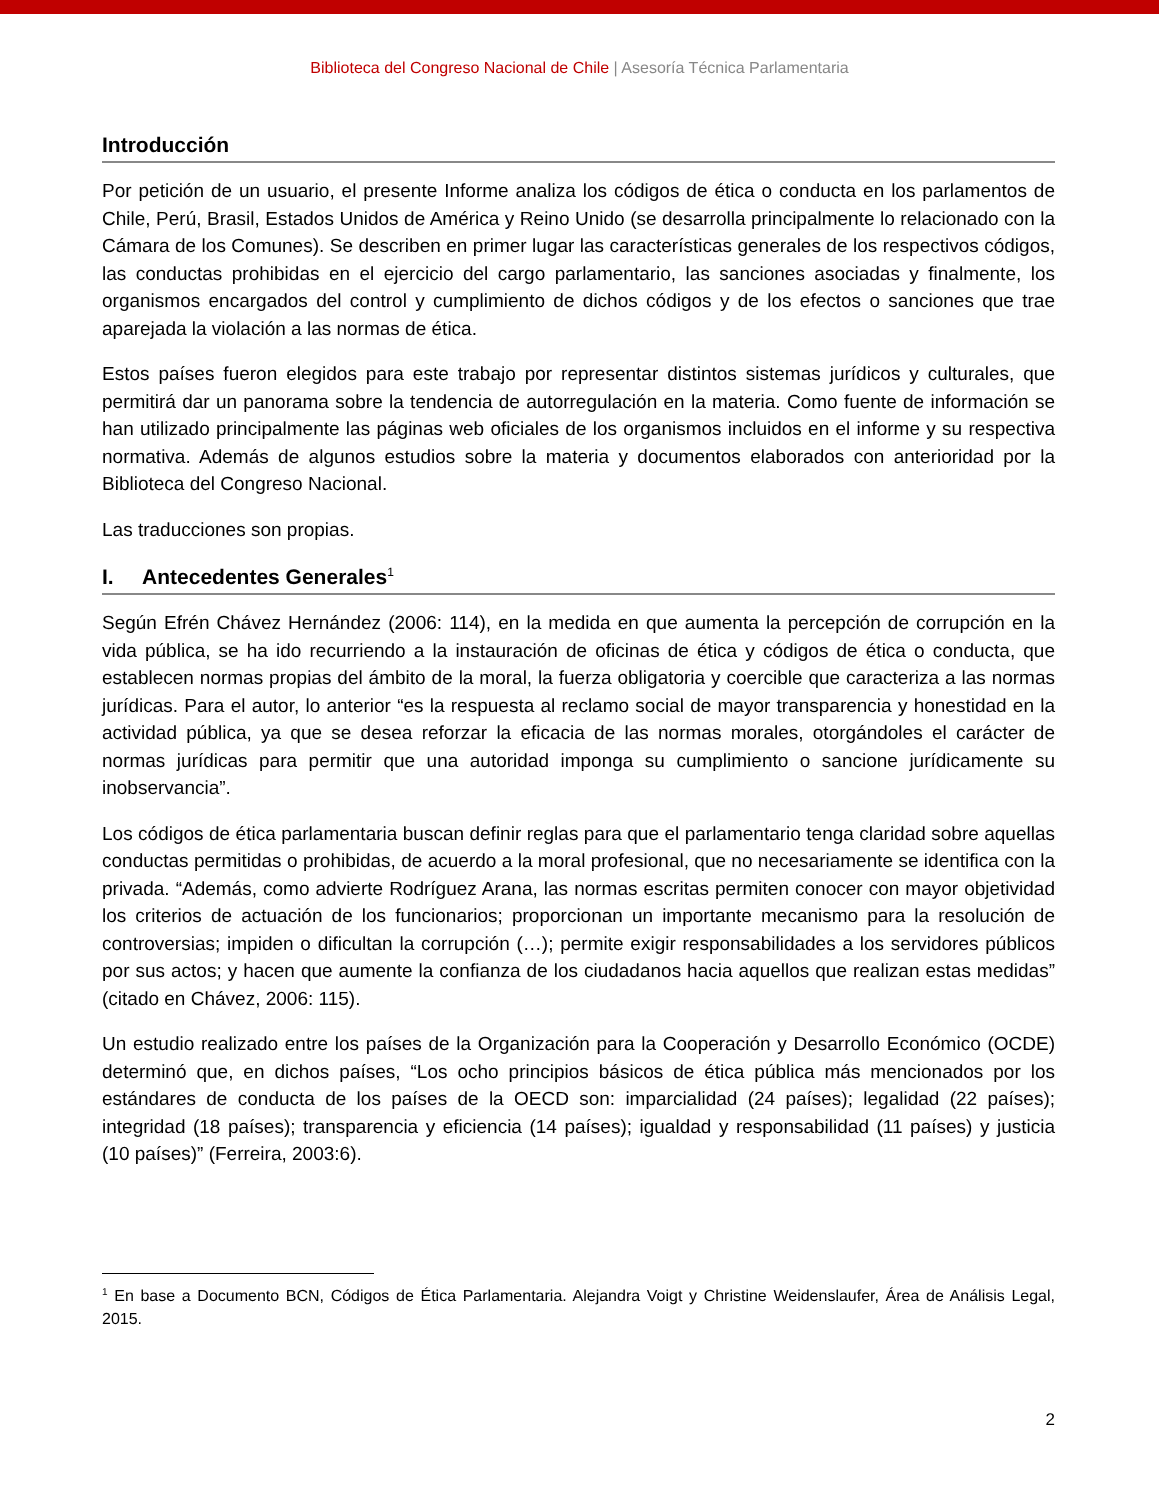Biblioteca del Congreso Nacional de Chile | Asesoría Técnica Parlamentaria
Introducción
Por petición de un usuario, el presente Informe analiza los códigos de ética o conducta en los parlamentos de Chile, Perú, Brasil, Estados Unidos de América y Reino Unido (se desarrolla principalmente lo relacionado con la Cámara de los Comunes). Se describen en primer lugar las características generales de los respectivos códigos, las conductas prohibidas en el ejercicio del cargo parlamentario, las sanciones asociadas y finalmente, los organismos encargados del control y cumplimiento de dichos códigos y de los efectos o sanciones que trae aparejada la violación a las normas de ética.
Estos países fueron elegidos para este trabajo por representar distintos sistemas jurídicos y culturales, que permitirá dar un panorama sobre la tendencia de autorregulación en la materia. Como fuente de información se han utilizado principalmente las páginas web oficiales de los organismos incluidos en el informe y su respectiva normativa. Además de algunos estudios sobre la materia y documentos elaborados con anterioridad por la Biblioteca del Congreso Nacional.
Las traducciones son propias.
I. Antecedentes Generales<sup>1</sup>
Según Efrén Chávez Hernández (2006: 114), en la medida en que aumenta la percepción de corrupción en la vida pública, se ha ido recurriendo a la instauración de oficinas de ética y códigos de ética o conducta, que establecen normas propias del ámbito de la moral, la fuerza obligatoria y coercible que caracteriza a las normas jurídicas. Para el autor, lo anterior “es la respuesta al reclamo social de mayor transparencia y honestidad en la actividad pública, ya que se desea reforzar la eficacia de las normas morales, otorgándoles el carácter de normas jurídicas para permitir que una autoridad imponga su cumplimiento o sancione jurídicamente su inobservancia”.
Los códigos de ética parlamentaria buscan definir reglas para que el parlamentario tenga claridad sobre aquellas conductas permitidas o prohibidas, de acuerdo a la moral profesional, que no necesariamente se identifica con la privada. “Además, como advierte Rodríguez Arana, las normas escritas permiten conocer con mayor objetividad los criterios de actuación de los funcionarios; proporcionan un importante mecanismo para la resolución de controversias; impiden o dificultan la corrupción (…); permite exigir responsabilidades a los servidores públicos por sus actos; y hacen que aumente la confianza de los ciudadanos hacia aquellos que realizan estas medidas” (citado en Chávez, 2006: 115).
Un estudio realizado entre los países de la Organización para la Cooperación y Desarrollo Económico (OCDE) determinó que, en dichos países, “Los ocho principios básicos de ética pública más mencionados por los estándares de conducta de los países de la OECD son: imparcialidad (24 países); legalidad (22 países); integridad (18 países); transparencia y eficiencia (14 países); igualdad y responsabilidad (11 países) y justicia (10 países)” (Ferreira, 2003:6).
<sup>1</sup> En base a Documento BCN, Códigos de Ética Parlamentaria. Alejandra Voigt y Christine Weidenslaufer, Área de Análisis Legal, 2015.
2